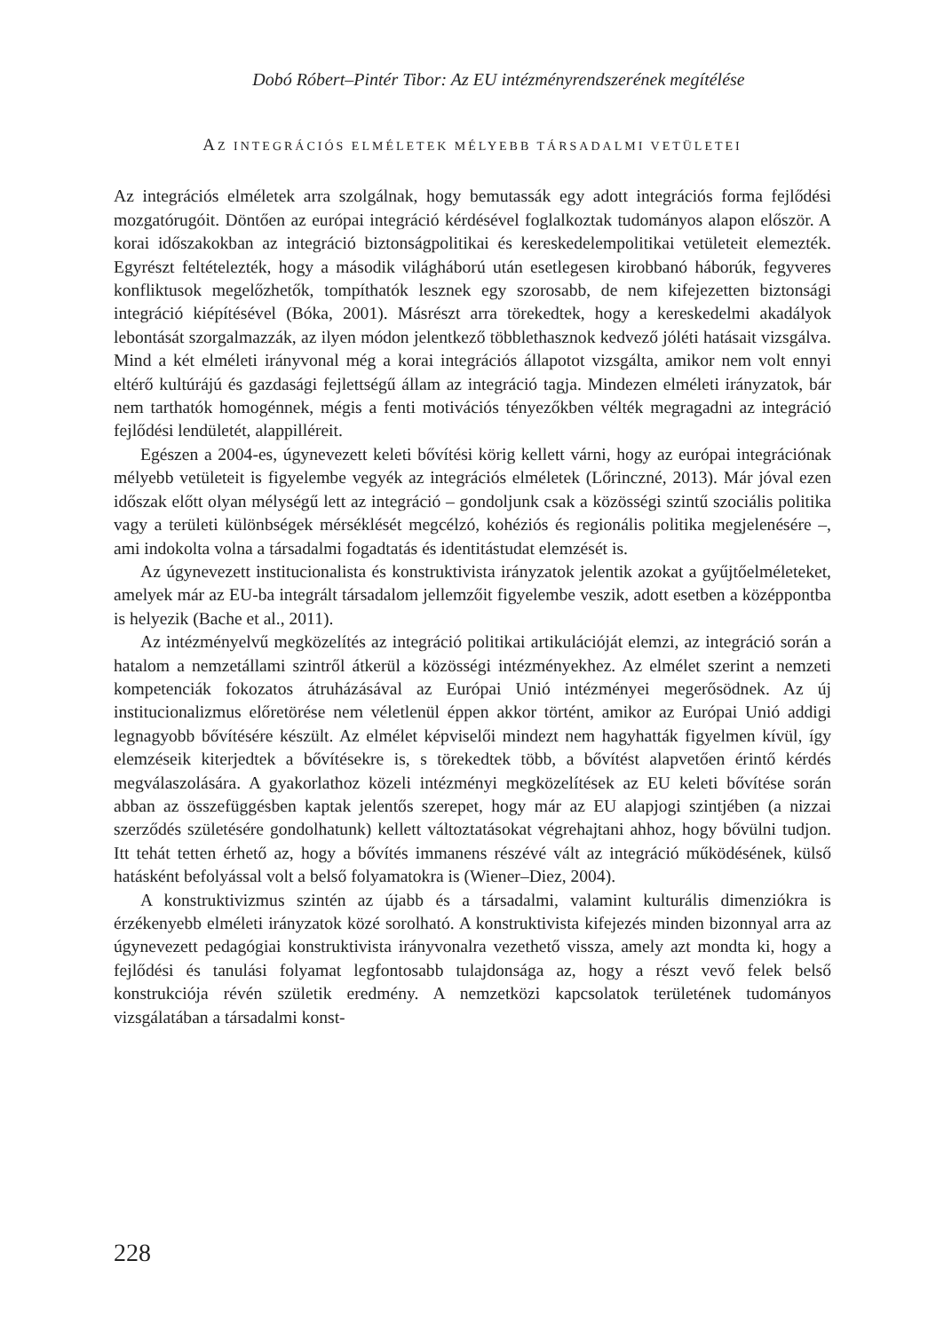Dobó Róbert–Pintér Tibor: Az EU intézményrendszerének megítélése
AZ INTEGRÁCIÓS ELMÉLETEK MÉLYEBB TÁRSADALMI VETÜLETEI
Az integrációs elméletek arra szolgálnak, hogy bemutassák egy adott integrációs forma fejlődési mozgatórugóit. Döntően az európai integráció kérdésével foglalkoztak tudományos alapon először. A korai időszakokban az integráció biztonságpolitikai és kereskedelempolitikai vetületeit elemezték. Egyrészt feltételezték, hogy a második világháború után esetlegesen kirobbanó háborúk, fegyveres konfliktusok megelőzhetők, tompíthatók lesznek egy szorosabb, de nem kifejezetten biztonsági integráció kiépítésével (Bóka, 2001). Másrészt arra törekedtek, hogy a kereskedelmi akadályok lebontását szorgalmazzák, az ilyen módon jelentkező többlethasznok kedvező jóléti hatásait vizsgálva. Mind a két elméleti irányvonal még a korai integrációs állapotot vizsgálta, amikor nem volt ennyi eltérő kultúrájú és gazdasági fejlettségű állam az integráció tagja. Mindezen elméleti irányzatok, bár nem tarthatók homogénnek, mégis a fenti motivációs tényezőkben vélték megragadni az integráció fejlődési lendületét, alappilléreit.
Egészen a 2004-es, úgynevezett keleti bővítési körig kellett várni, hogy az európai integrációnak mélyebb vetületeit is figyelembe vegyék az integrációs elméletek (Lőrinczné, 2013). Már jóval ezen időszak előtt olyan mélységű lett az integráció – gondoljunk csak a közösségi szintű szociális politika vagy a területi különbségek mérséklését megcélzó, kohéziós és regionális politika megjelenésére –, ami indokolta volna a társadalmi fogadtatás és identitástudat elemzését is.
Az úgynevezett institucionalista és konstruktivista irányzatok jelentik azokat a gyűjtőelméleteket, amelyek már az EU-ba integrált társadalom jellemzőit figyelembe veszik, adott esetben a középpontba is helyezik (Bache et al., 2011).
Az intézményelvű megközelítés az integráció politikai artikulációját elemzi, az integráció során a hatalom a nemzetállami szintről átkerül a közösségi intézményekhez. Az elmélet szerint a nemzeti kompetenciák fokozatos átruházásával az Európai Unió intézményei megerősödnek. Az új institucionalizmus előretörése nem véletlenül éppen akkor történt, amikor az Európai Unió addigi legnagyobb bővítésére készült. Az elmélet képviselői mindezt nem hagyhatták figyelmen kívül, így elemzéseik kiterjedtek a bővítésekre is, s törekedtek több, a bővítést alapvetően érintő kérdés megválaszolására. A gyakorlathoz közeli intézményi megközelítések az EU keleti bővítése során abban az összefüggésben kaptak jelentős szerepet, hogy már az EU alapjogi szintjében (a nizzai szerződés születésére gondolhatunk) kellett változtatásokat végrehajtani ahhoz, hogy bővülni tudjon. Itt tehát tetten érhető az, hogy a bővítés immanens részévé vált az integráció működésének, külső hatásként befolyással volt a belső folyamatokra is (Wiener–Diez, 2004).
A konstruktivizmus szintén az újabb és a társadalmi, valamint kulturális dimenziókra is érzékenyebb elméleti irányzatok közé sorolható. A konstruktivista kifejezés minden bizonnyal arra az úgynevezett pedagógiai konstruktivista irányvonalra vezethető vissza, amely azt mondta ki, hogy a fejlődési és tanulási folyamat legfontosabb tulajdonsága az, hogy a részt vevő felek belső konstrukciója révén születik eredmény. A nemzetközi kapcsolatok területének tudományos vizsgálatában a társadalmi konst-
228